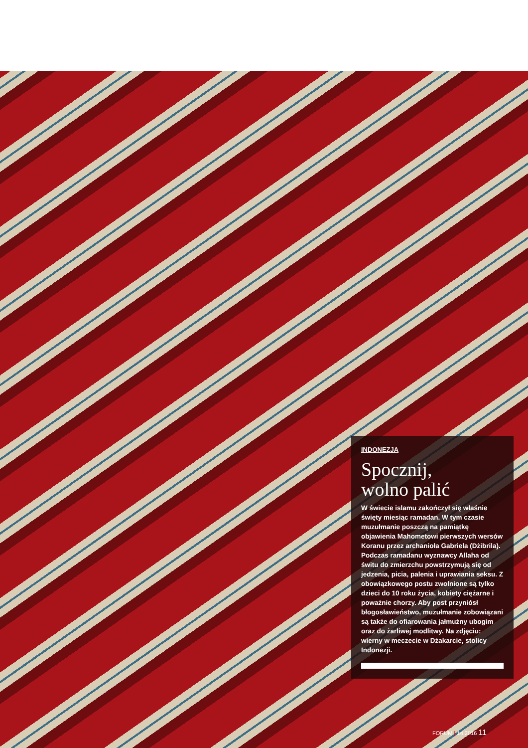INDONEZJA
Spocznij,
wolno palić
W świecie islamu zakończył się właśnie święty miesiąc ramadan. W tym czasie muzułmanie poszczą na pamiątkę objawienia Mahometowi pierwszych wersów Koranu przez archanioła Gabriela (Dżibrila). Podczas ramadanu wyznawcy Allaha od świtu do zmierzchu powstrzymują się od jedzenia, picia, palenia i uprawiania seksu. Z obowiązkowego postu zwolnione są tylko dzieci do 10 roku życia, kobiety ciężarne i poważnie chorzy. Aby post przyniósł błogosławieństwo, muzułmanie zobowiązani są także do ofiarowania jałmużny ubogim oraz do żarliwej modlitwy. Na zdjęciu: wierny w meczecie w Dżakarcie, stolicy Indonezji.
FORUM | 14 2016 11